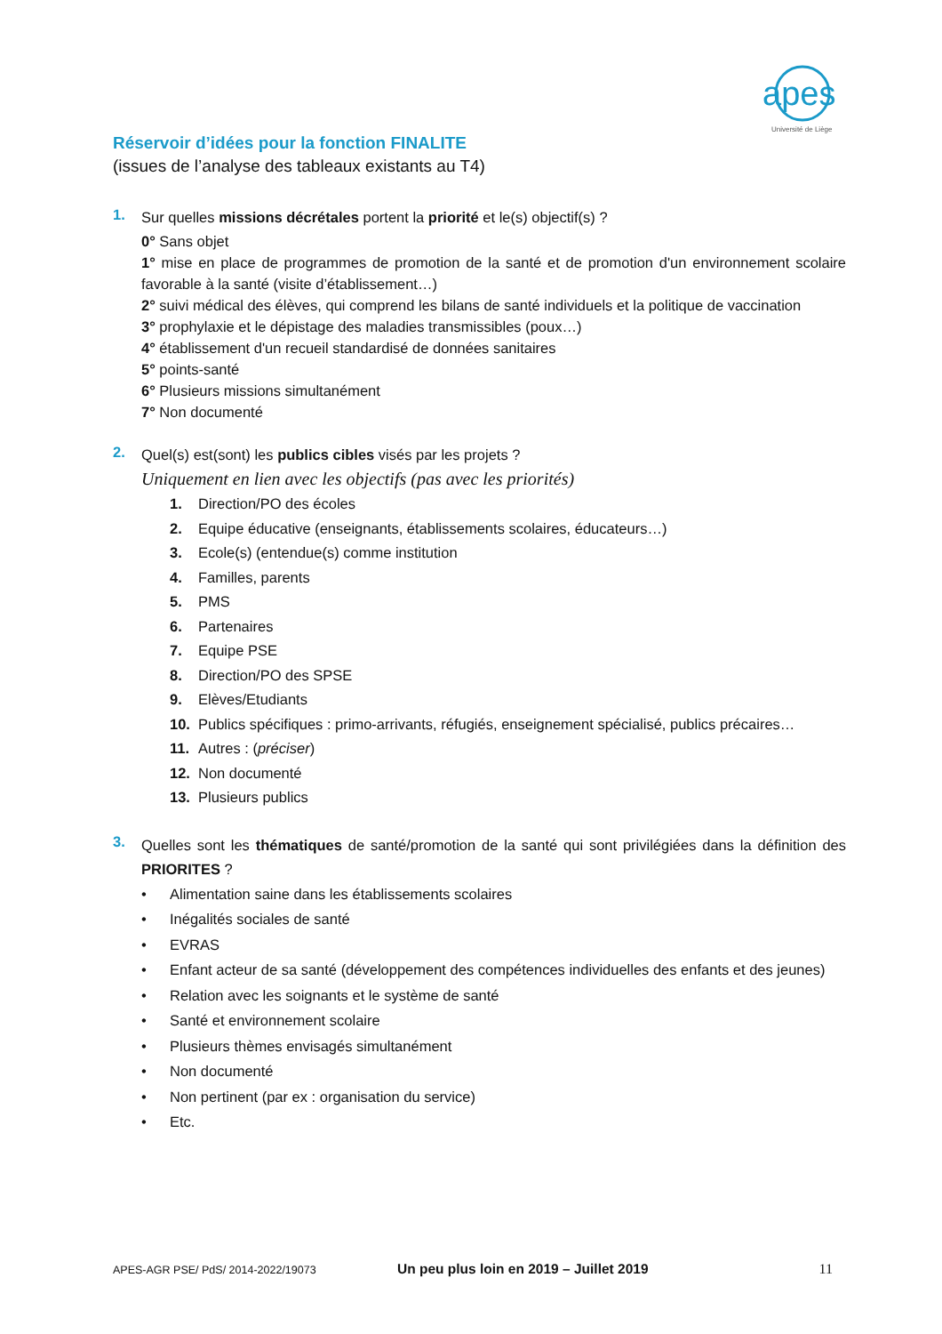apes
Université de Liège
Réservoir d’idées pour la fonction FINALITE
(issues de l’analyse des tableaux existants au T4)
1.
Sur quelles missions décrétales portent la priorité et le(s) objectif(s) ?
0° Sans objet
1° mise en place de programmes de promotion de la santé et de promotion d'un environnement scolaire favorable à la santé (visite d’établissement…)
2° suivi médical des élèves, qui comprend les bilans de santé individuels et la politique de vaccination
3° prophylaxie et le dépistage des maladies transmissibles (poux…)
4° établissement d'un recueil standardisé de données sanitaires
5° points-santé
6° Plusieurs missions simultanément
7° Non documenté
2.
Quel(s) est(sont) les publics cibles visés par les projets ?
Uniquement en lien avec les objectifs (pas avec les priorités)
1. Direction/PO des écoles
2. Equipe éducative (enseignants, établissements scolaires, éducateurs…)
3. Ecole(s) (entendue(s) comme institution
4. Familles, parents
5. PMS
6. Partenaires
7. Equipe PSE
8. Direction/PO des SPSE
9. Elèves/Etudiants
10. Publics spécifiques : primo-arrivants, réfugiés, enseignement spécialisé, publics précaires…
11. Autres : (préciser)
12. Non documenté
13. Plusieurs publics
3.
Quelles sont les thématiques de santé/promotion de la santé qui sont privilégiées dans la définition des PRIORITES ?
• Alimentation saine dans les établissements scolaires
• Inégalités sociales de santé
• EVRAS
• Enfant acteur de sa santé (développement des compétences individuelles des enfants et des jeunes)
• Relation avec les soignants et le système de santé
• Santé et environnement scolaire
• Plusieurs thèmes envisagés simultanément
• Non documenté
• Non pertinent (par ex : organisation du service)
• Etc.
APES-AGR PSE/ PdS/ 2014-2022/19073 Un peu plus loin en 2019 – Juillet 2019 11